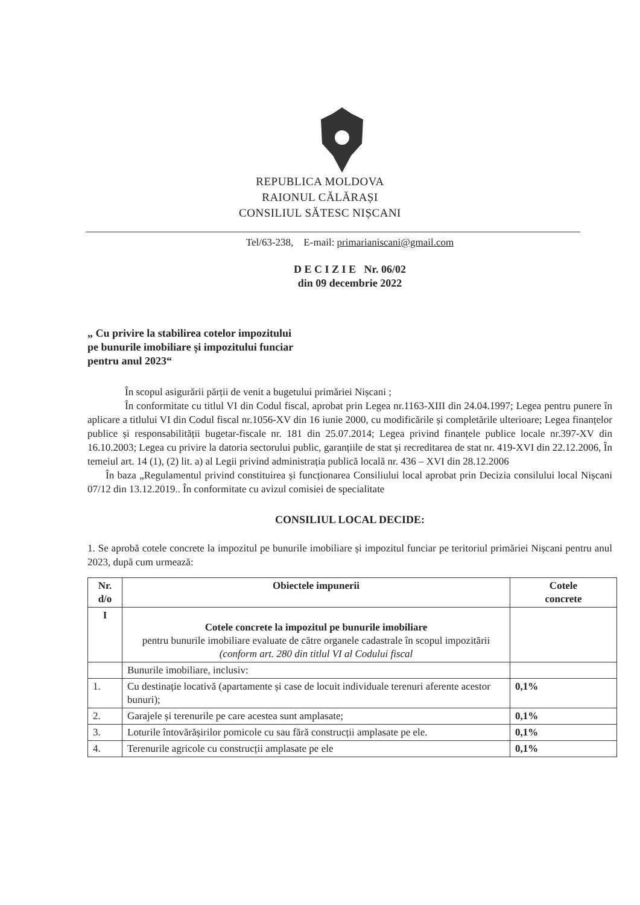REPUBLICA MOLDOVA
RAIONUL CĂLĂRAȘI
CONSILIUL SĂTESC NIȘCANI
Tel/63-238, E-mail: primarianiscani@gmail.com
D E C I Z I E Nr. 06/02
din 09 decembrie 2022
„ Cu privire la stabilirea cotelor impozitului
pe bunurile imobiliare și impozitului funciar
pentru anul 2023“
În scopul asigurării părții de venit a bugetului primăriei Nișcani ;
În conformitate cu titlul VI din Codul fiscal, aprobat prin Legea nr.1163-XIII din 24.04.1997; Legea pentru punere în aplicare a titlului VI din Codul fiscal nr.1056-XV din 16 iunie 2000, cu modificările și completările ulterioare; Legea finanțelor publice și responsabilității bugetar-fiscale nr. 181 din 25.07.2014; Legea privind finanțele publice locale nr.397-XV din 16.10.2003; Legea cu privire la datoria sectorului public, garanțiile de stat și recreditarea de stat nr. 419-XVI din 22.12.2006, În temeiul art. 14 (1), (2) lit. a) al Legii privind administrația publică locală nr. 436 – XVI din 28.12.2006
În baza „Regulamentul privind constituirea și funcționarea Consiliului local aprobat prin Decizia consilului local Nișcani 07/12 din 13.12.2019.. În conformitate cu avizul comisiei de specialitate
CONSILIUL LOCAL DECIDE:
1. Se aprobă cotele concrete la impozitul pe bunurile imobiliare și impozitul funciar pe teritoriul primăriei Nișcani pentru anul 2023, după cum urmează:
| Nr. d/o | Obiectele impunerii | Cotele concrete |
| --- | --- | --- |
| I | Cotele concrete la impozitul pe bunurile imobiliare pentru bunurile imobiliare evaluate de către organele cadastrale în scopul impozitării (conform art. 280 din titlul VI al Codului fiscal | |
| | Bunurile imobiliare, inclusiv: | |
| 1. | Cu destinație locativă (apartamente și case de locuit individuale terenuri aferente acestor bunuri); | 0,1% |
| 2. | Garajele și terenurile pe care acestea sunt amplasate; | 0,1% |
| 3. | Loturile întovărășirilor pomicole cu sau fără construcții amplasate pe ele. | 0,1% |
| 4. | Terenurile agricole cu construcții amplasate pe ele | 0,1% |